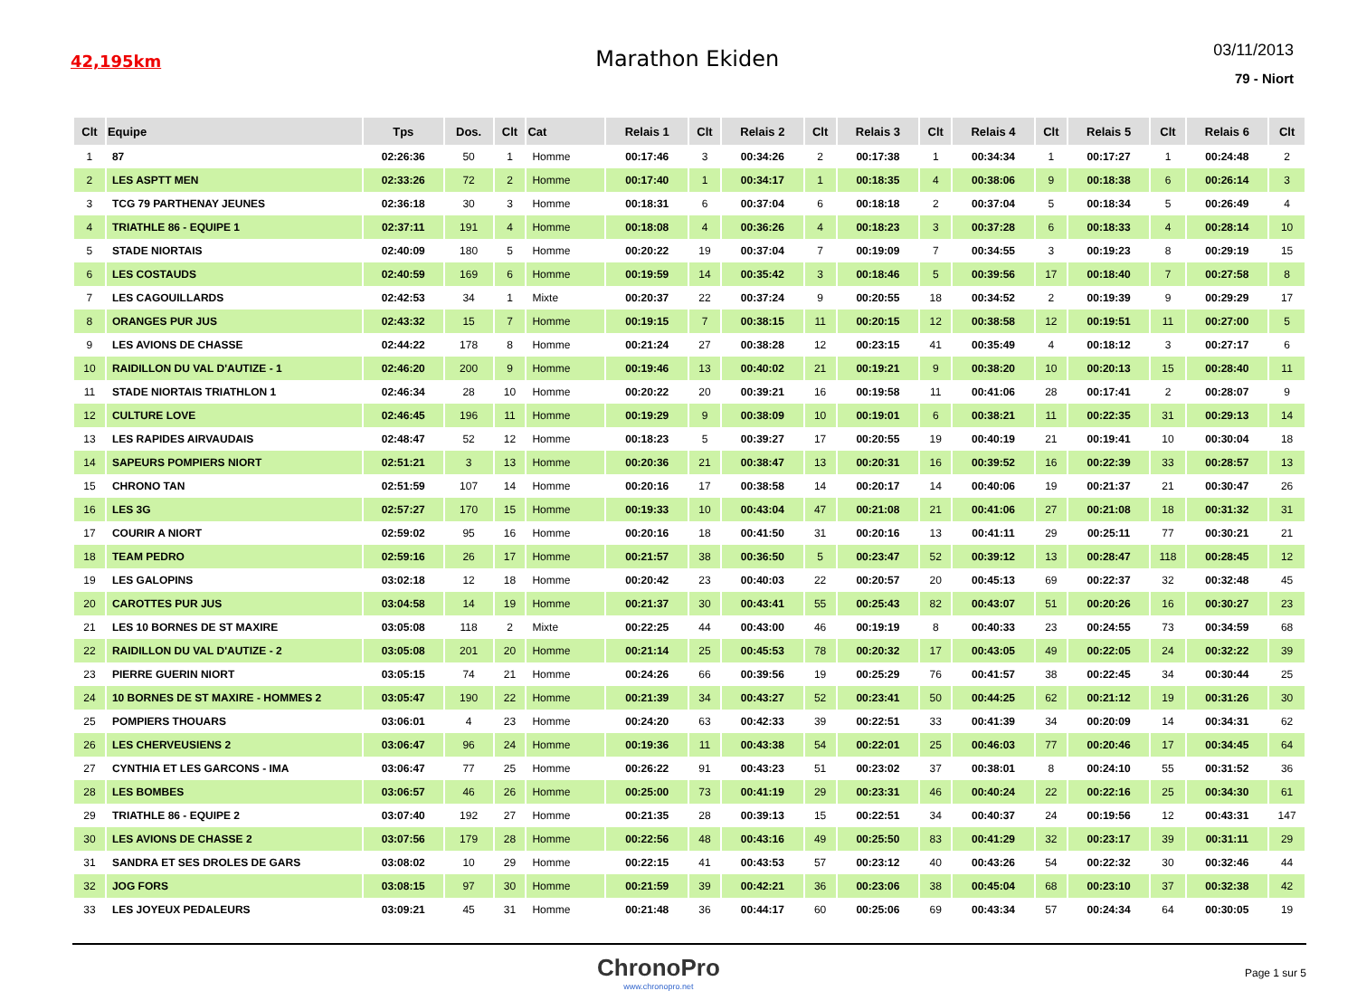42,195km
Marathon Ekiden
03/11/2013
79 - Niort
| Clt | Equipe | Tps | Dos. | Clt | Cat | Relais 1 | Clt | Relais 2 | Clt | Relais 3 | Clt | Relais 4 | Clt | Relais 5 | Clt | Relais 6 | Clt |
| --- | --- | --- | --- | --- | --- | --- | --- | --- | --- | --- | --- | --- | --- | --- | --- | --- | --- |
| 1 | 87 | 02:26:36 | 50 | 1 | Homme | 00:17:46 | 3 | 00:34:26 | 2 | 00:17:38 | 1 | 00:34:34 | 1 | 00:17:27 | 1 | 00:24:48 | 2 |
| 2 | LES ASPTT MEN | 02:33:26 | 72 | 2 | Homme | 00:17:40 | 1 | 00:34:17 | 1 | 00:18:35 | 4 | 00:38:06 | 9 | 00:18:38 | 6 | 00:26:14 | 3 |
| 3 | TCG 79 PARTHENAY JEUNES | 02:36:18 | 30 | 3 | Homme | 00:18:31 | 6 | 00:37:04 | 6 | 00:18:18 | 2 | 00:37:04 | 5 | 00:18:34 | 5 | 00:26:49 | 4 |
| 4 | TRIATHLE 86 - EQUIPE 1 | 02:37:11 | 191 | 4 | Homme | 00:18:08 | 4 | 00:36:26 | 4 | 00:18:23 | 3 | 00:37:28 | 6 | 00:18:33 | 4 | 00:28:14 | 10 |
| 5 | STADE NIORTAIS | 02:40:09 | 180 | 5 | Homme | 00:20:22 | 19 | 00:37:04 | 7 | 00:19:09 | 7 | 00:34:55 | 3 | 00:19:23 | 8 | 00:29:19 | 15 |
| 6 | LES COSTAUDS | 02:40:59 | 169 | 6 | Homme | 00:19:59 | 14 | 00:35:42 | 3 | 00:18:46 | 5 | 00:39:56 | 17 | 00:18:40 | 7 | 00:27:58 | 8 |
| 7 | LES CAGOUILLARDS | 02:42:53 | 34 | 1 | Mixte | 00:20:37 | 22 | 00:37:24 | 9 | 00:20:55 | 18 | 00:34:52 | 2 | 00:19:39 | 9 | 00:29:29 | 17 |
| 8 | ORANGES PUR JUS | 02:43:32 | 15 | 7 | Homme | 00:19:15 | 7 | 00:38:15 | 11 | 00:20:15 | 12 | 00:38:58 | 12 | 00:19:51 | 11 | 00:27:00 | 5 |
| 9 | LES AVIONS DE CHASSE | 02:44:22 | 178 | 8 | Homme | 00:21:24 | 27 | 00:38:28 | 12 | 00:23:15 | 41 | 00:35:49 | 4 | 00:18:12 | 3 | 00:27:17 | 6 |
| 10 | RAIDILLON DU VAL D'AUTIZE - 1 | 02:46:20 | 200 | 9 | Homme | 00:19:46 | 13 | 00:40:02 | 21 | 00:19:21 | 9 | 00:38:20 | 10 | 00:20:13 | 15 | 00:28:40 | 11 |
| 11 | STADE NIORTAIS TRIATHLON 1 | 02:46:34 | 28 | 10 | Homme | 00:20:22 | 20 | 00:39:21 | 16 | 00:19:58 | 11 | 00:41:06 | 28 | 00:17:41 | 2 | 00:28:07 | 9 |
| 12 | CULTURE LOVE | 02:46:45 | 196 | 11 | Homme | 00:19:29 | 9 | 00:38:09 | 10 | 00:19:01 | 6 | 00:38:21 | 11 | 00:22:35 | 31 | 00:29:13 | 14 |
| 13 | LES RAPIDES AIRVAUDAIS | 02:48:47 | 52 | 12 | Homme | 00:18:23 | 5 | 00:39:27 | 17 | 00:20:55 | 19 | 00:40:19 | 21 | 00:19:41 | 10 | 00:30:04 | 18 |
| 14 | SAPEURS POMPIERS NIORT | 02:51:21 | 3 | 13 | Homme | 00:20:36 | 21 | 00:38:47 | 13 | 00:20:31 | 16 | 00:39:52 | 16 | 00:22:39 | 33 | 00:28:57 | 13 |
| 15 | CHRONO TAN | 02:51:59 | 107 | 14 | Homme | 00:20:16 | 17 | 00:38:58 | 14 | 00:20:17 | 14 | 00:40:06 | 19 | 00:21:37 | 21 | 00:30:47 | 26 |
| 16 | LES 3G | 02:57:27 | 170 | 15 | Homme | 00:19:33 | 10 | 00:43:04 | 47 | 00:21:08 | 21 | 00:41:06 | 27 | 00:21:08 | 18 | 00:31:32 | 31 |
| 17 | COURIR A NIORT | 02:59:02 | 95 | 16 | Homme | 00:20:16 | 18 | 00:41:50 | 31 | 00:20:16 | 13 | 00:41:11 | 29 | 00:25:11 | 77 | 00:30:21 | 21 |
| 18 | TEAM PEDRO | 02:59:16 | 26 | 17 | Homme | 00:21:57 | 38 | 00:36:50 | 5 | 00:23:47 | 52 | 00:39:12 | 13 | 00:28:47 | 118 | 00:28:45 | 12 |
| 19 | LES GALOPINS | 03:02:18 | 12 | 18 | Homme | 00:20:42 | 23 | 00:40:03 | 22 | 00:20:57 | 20 | 00:45:13 | 69 | 00:22:37 | 32 | 00:32:48 | 45 |
| 20 | CAROTTES PUR JUS | 03:04:58 | 14 | 19 | Homme | 00:21:37 | 30 | 00:43:41 | 55 | 00:25:43 | 82 | 00:43:07 | 51 | 00:20:26 | 16 | 00:30:27 | 23 |
| 21 | LES 10 BORNES DE ST MAXIRE | 03:05:08 | 118 | 2 | Mixte | 00:22:25 | 44 | 00:43:00 | 46 | 00:19:19 | 8 | 00:40:33 | 23 | 00:24:55 | 73 | 00:34:59 | 68 |
| 22 | RAIDILLON DU VAL D'AUTIZE - 2 | 03:05:08 | 201 | 20 | Homme | 00:21:14 | 25 | 00:45:53 | 78 | 00:20:32 | 17 | 00:43:05 | 49 | 00:22:05 | 24 | 00:32:22 | 39 |
| 23 | PIERRE GUERIN NIORT | 03:05:15 | 74 | 21 | Homme | 00:24:26 | 66 | 00:39:56 | 19 | 00:25:29 | 76 | 00:41:57 | 38 | 00:22:45 | 34 | 00:30:44 | 25 |
| 24 | 10 BORNES DE ST MAXIRE - HOMMES 2 | 03:05:47 | 190 | 22 | Homme | 00:21:39 | 34 | 00:43:27 | 52 | 00:23:41 | 50 | 00:44:25 | 62 | 00:21:12 | 19 | 00:31:26 | 30 |
| 25 | POMPIERS THOUARS | 03:06:01 | 4 | 23 | Homme | 00:24:20 | 63 | 00:42:33 | 39 | 00:22:51 | 33 | 00:41:39 | 34 | 00:20:09 | 14 | 00:34:31 | 62 |
| 26 | LES CHERVEUSIENS 2 | 03:06:47 | 96 | 24 | Homme | 00:19:36 | 11 | 00:43:38 | 54 | 00:22:01 | 25 | 00:46:03 | 77 | 00:20:46 | 17 | 00:34:45 | 64 |
| 27 | CYNTHIA ET LES GARCONS - IMA | 03:06:47 | 77 | 25 | Homme | 00:26:22 | 91 | 00:43:23 | 51 | 00:23:02 | 37 | 00:38:01 | 8 | 00:24:10 | 55 | 00:31:52 | 36 |
| 28 | LES BOMBES | 03:06:57 | 46 | 26 | Homme | 00:25:00 | 73 | 00:41:19 | 29 | 00:23:31 | 46 | 00:40:24 | 22 | 00:22:16 | 25 | 00:34:30 | 61 |
| 29 | TRIATHLE 86 - EQUIPE 2 | 03:07:40 | 192 | 27 | Homme | 00:21:35 | 28 | 00:39:13 | 15 | 00:22:51 | 34 | 00:40:37 | 24 | 00:19:56 | 12 | 00:43:31 | 147 |
| 30 | LES AVIONS DE CHASSE 2 | 03:07:56 | 179 | 28 | Homme | 00:22:56 | 48 | 00:43:16 | 49 | 00:25:50 | 83 | 00:41:29 | 32 | 00:23:17 | 39 | 00:31:11 | 29 |
| 31 | SANDRA ET SES DROLES DE GARS | 03:08:02 | 10 | 29 | Homme | 00:22:15 | 41 | 00:43:53 | 57 | 00:23:12 | 40 | 00:43:26 | 54 | 00:22:32 | 30 | 00:32:46 | 44 |
| 32 | JOG FORS | 03:08:15 | 97 | 30 | Homme | 00:21:59 | 39 | 00:42:21 | 36 | 00:23:06 | 38 | 00:45:04 | 68 | 00:23:10 | 37 | 00:32:38 | 42 |
| 33 | LES JOYEUX PEDALEURS | 03:09:21 | 45 | 31 | Homme | 00:21:48 | 36 | 00:44:17 | 60 | 00:25:06 | 69 | 00:43:34 | 57 | 00:24:34 | 64 | 00:30:05 | 19 |
ChronoPro
www.chronopro.net
Page 1 sur 5